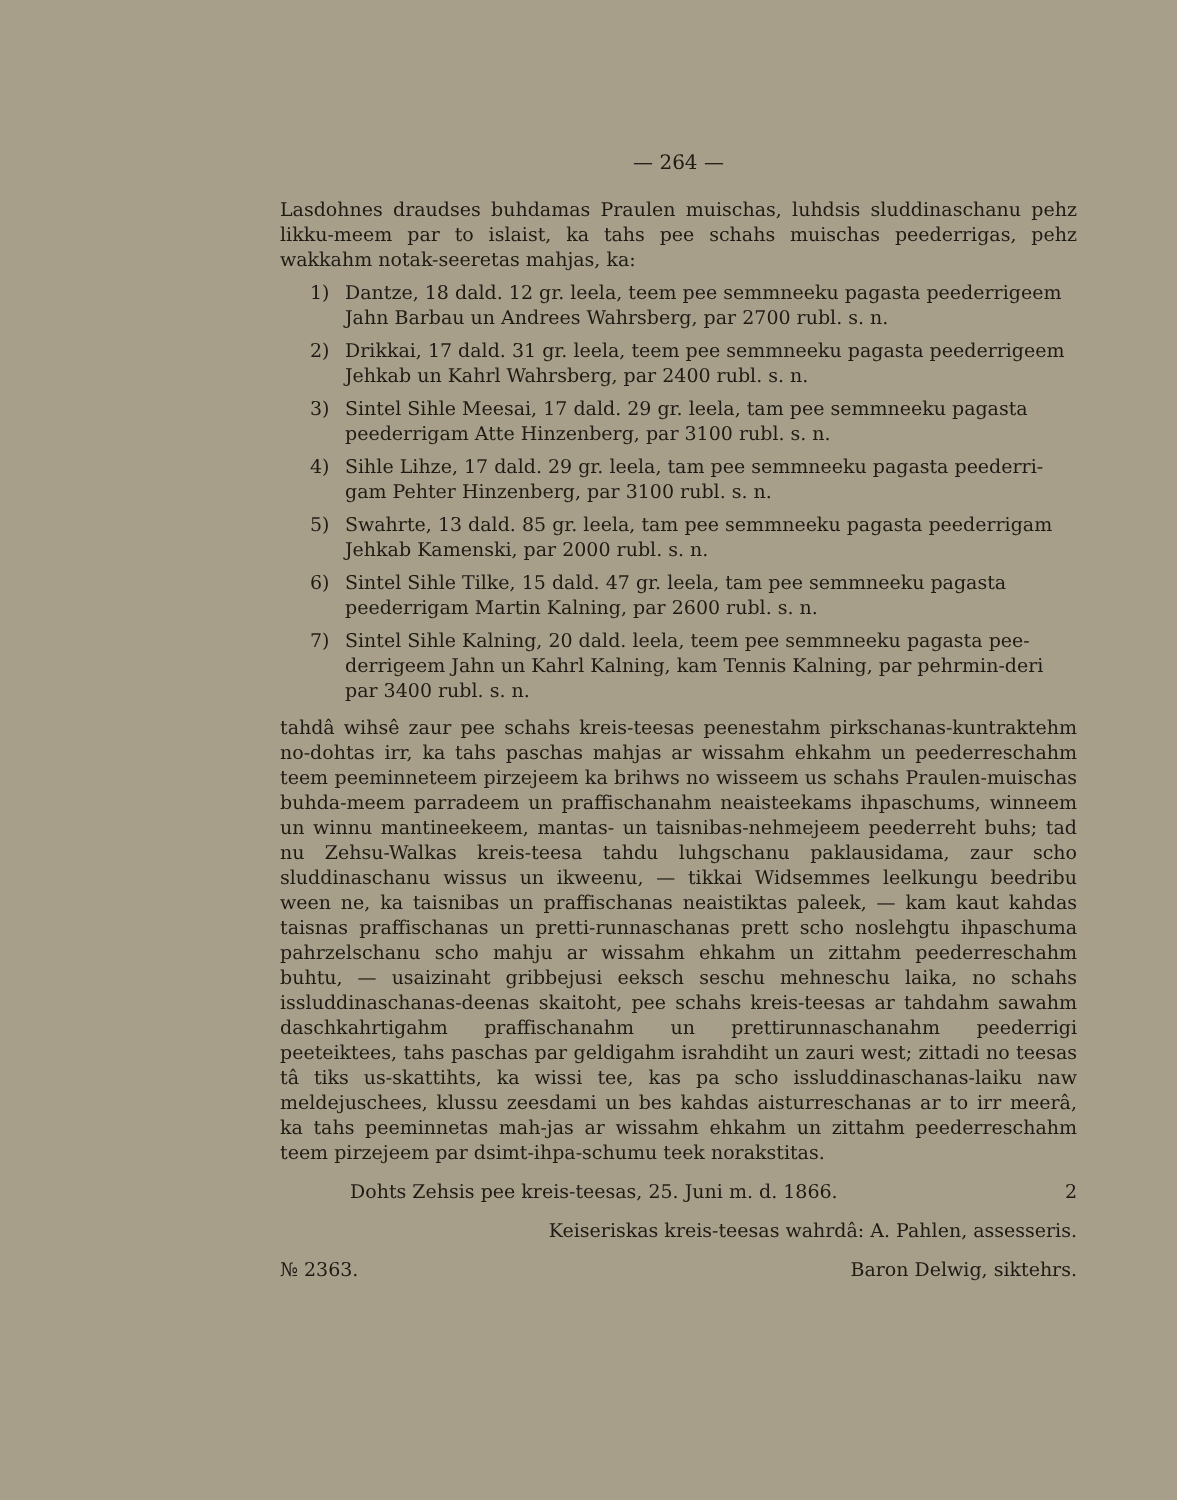— 264 —
Lasdohnes draudses buhdamas Praulen muischas, luhdsis sluddinaschanu pehz likku-meem par to islaist, ka tahs pee schahs muischas peederrigas, pehz wakkahm notak-seeretas mahjas, ka:
1) Dantze, 18 dald. 12 gr. leela, teem pee semmneeku pagasta peederrigeem Jahn Barbau un Andrees Wahrsberg, par 2700 rubl. s. n.
2) Drikkai, 17 dald. 31 gr. leela, teem pee semmneeku pagasta peederrigeem Jehkab un Kahrl Wahrsberg, par 2400 rubl. s. n.
3) Sintel Sihle Meesai, 17 dald. 29 gr. leela, tam pee semmneeku pagasta peederrigam Atte Hinzenberg, par 3100 rubl. s. n.
4) Sihle Lihze, 17 dald. 29 gr. leela, tam pee semmneeku pagasta peederri-gam Pehter Hinzenberg, par 3100 rubl. s. n.
5) Swahrte, 13 dald. 85 gr. leela, tam pee semmneeku pagasta peederrigam Jehkab Kamenski, par 2000 rubl. s. n.
6) Sintel Sihle Tilke, 15 dald. 47 gr. leela, tam pee semmneeku pagasta peederrigam Martin Kalning, par 2600 rubl. s. n.
7) Sintel Sihle Kalning, 20 dald. leela, teem pee semmneeku pagasta pee-derrigeem Jahn un Kahrl Kalning, kam Tennis Kalning, par pehrmin-deri par 3400 rubl. s. n.
tahdâ wihsê zaur pee schahs kreis-teesas peenestahm pirkschanas-kuntraktehm no-dohtas irr, ka tahs paschas mahjas ar wissahm ehkahm un peederreschahm teem peeminneteem pirzejeem ka brihws no wisseem us schahs Praulen-muischas buhda-meem parradeem un praffischanahm neaisteekams ihpaschums, winneem un winnu mantineekeem, mantas- un taisnibas-nehmejeem peederreht buhs; tad nu Zehsu-Walkas kreis-teesa tahdu luhgschanu paklausidama, zaur scho sluddinaschanu wissus un ikweenu, — tikkai Widsemmes leelkungu beedribu ween ne, ka taisnibas un praffischanas neaistiktas paleek, — kam kaut kahdas taisnas praffischanas un pretti-runnaschanas prett scho noslehgtu ihpaschuma pahrzelschanu scho mahju ar wissahm ehkahm un zittahm peederreschahm buhtu, — usaizinaht gribbejusi eeksch seschu mehneschu laika, no schahs issluddinaschanas-deenas skaitoht, pee schahs kreis-teesas ar tahdahm sawahm daschkahrtigahm praffischanahm un prettirunnaschanahm peederrigi peeteiktees, tahs paschas par geldigahm israhdiht un zauri west; zittadi no teesas tâ tiks us-skattihts, ka wissi tee, kas pa scho issluddinaschanas-laiku naw meldejuschees, klussu zeesdami un bes kahdas aisturreschanas ar to irr meerâ, ka tahs peeminnetas mah-jas ar wissahm ehkahm un zittahm peederreschahm teem pirzejeem par dsimt-ihpa-schumu teek norakstitas.
Dohts Zehsis pee kreis-teesas, 25. Juni m. d. 1866. 2
Keiseriskas kreis-teesas wahrdâ: A. Pahlen, assesseris.
№ 2363. Baron Delwig, siktehrs.